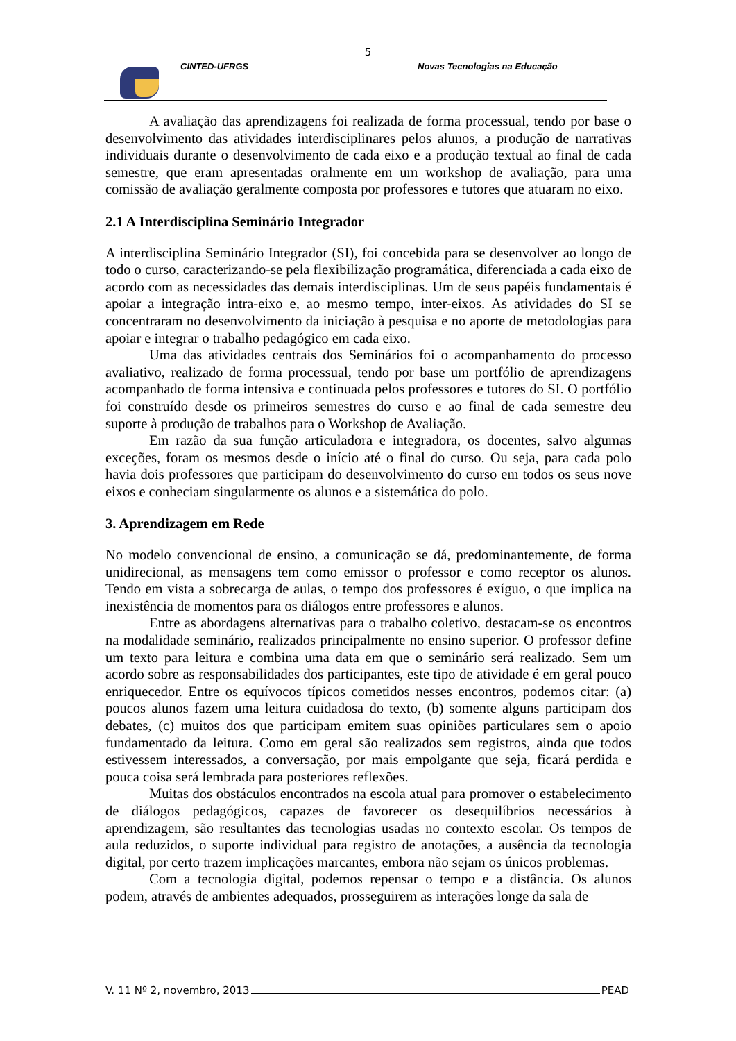5
CINTED-UFRGS Novas Tecnologias na Educação
A avaliação das aprendizagens foi realizada de forma processual, tendo por base o desenvolvimento das atividades interdisciplinares pelos alunos, a produção de narrativas individuais durante o desenvolvimento de cada eixo e a produção textual ao final de cada semestre, que eram apresentadas oralmente em um workshop de avaliação, para uma comissão de avaliação geralmente composta por professores e tutores que atuaram no eixo.
2.1 A Interdisciplina Seminário Integrador
A interdisciplina Seminário Integrador (SI), foi concebida para se desenvolver ao longo de todo o curso, caracterizando-se pela flexibilização programática, diferenciada a cada eixo de acordo com as necessidades das demais interdisciplinas. Um de seus papéis fundamentais é apoiar a integração intra-eixo e, ao mesmo tempo, inter-eixos. As atividades do SI se concentraram no desenvolvimento da iniciação à pesquisa e no aporte de metodologias para apoiar e integrar o trabalho pedagógico em cada eixo.
Uma das atividades centrais dos Seminários foi o acompanhamento do processo avaliativo, realizado de forma processual, tendo por base um portfólio de aprendizagens acompanhado de forma intensiva e continuada pelos professores e tutores do SI. O portfólio foi construído desde os primeiros semestres do curso e ao final de cada semestre deu suporte à produção de trabalhos para o Workshop de Avaliação.
Em razão da sua função articuladora e integradora, os docentes, salvo algumas exceções, foram os mesmos desde o início até o final do curso. Ou seja, para cada polo havia dois professores que participam do desenvolvimento do curso em todos os seus nove eixos e conheciam singularmente os alunos e a sistemática do polo.
3. Aprendizagem em Rede
No modelo convencional de ensino, a comunicação se dá, predominantemente, de forma unidirecional, as mensagens tem como emissor o professor e como receptor os alunos. Tendo em vista a sobrecarga de aulas, o tempo dos professores é exíguo, o que implica na inexistência de momentos para os diálogos entre professores e alunos.
Entre as abordagens alternativas para o trabalho coletivo, destacam-se os encontros na modalidade seminário, realizados principalmente no ensino superior. O professor define um texto para leitura e combina uma data em que o seminário será realizado. Sem um acordo sobre as responsabilidades dos participantes, este tipo de atividade é em geral pouco enriquecedor. Entre os equívocos típicos cometidos nesses encontros, podemos citar: (a) poucos alunos fazem uma leitura cuidadosa do texto, (b) somente alguns participam dos debates, (c) muitos dos que participam emitem suas opiniões particulares sem o apoio fundamentado da leitura. Como em geral são realizados sem registros, ainda que todos estivessem interessados, a conversação, por mais empolgante que seja, ficará perdida e pouca coisa será lembrada para posteriores reflexões.
Muitas dos obstáculos encontrados na escola atual para promover o estabelecimento de diálogos pedagógicos, capazes de favorecer os desequilíbrios necessários à aprendizagem, são resultantes das tecnologias usadas no contexto escolar. Os tempos de aula reduzidos, o suporte individual para registro de anotações, a ausência da tecnologia digital, por certo trazem implicações marcantes, embora não sejam os únicos problemas.
Com a tecnologia digital, podemos repensar o tempo e a distância. Os alunos podem, através de ambientes adequados, prosseguirem as interações longe da sala de
V. 11 Nº 2, novembro, 2013 PEAD